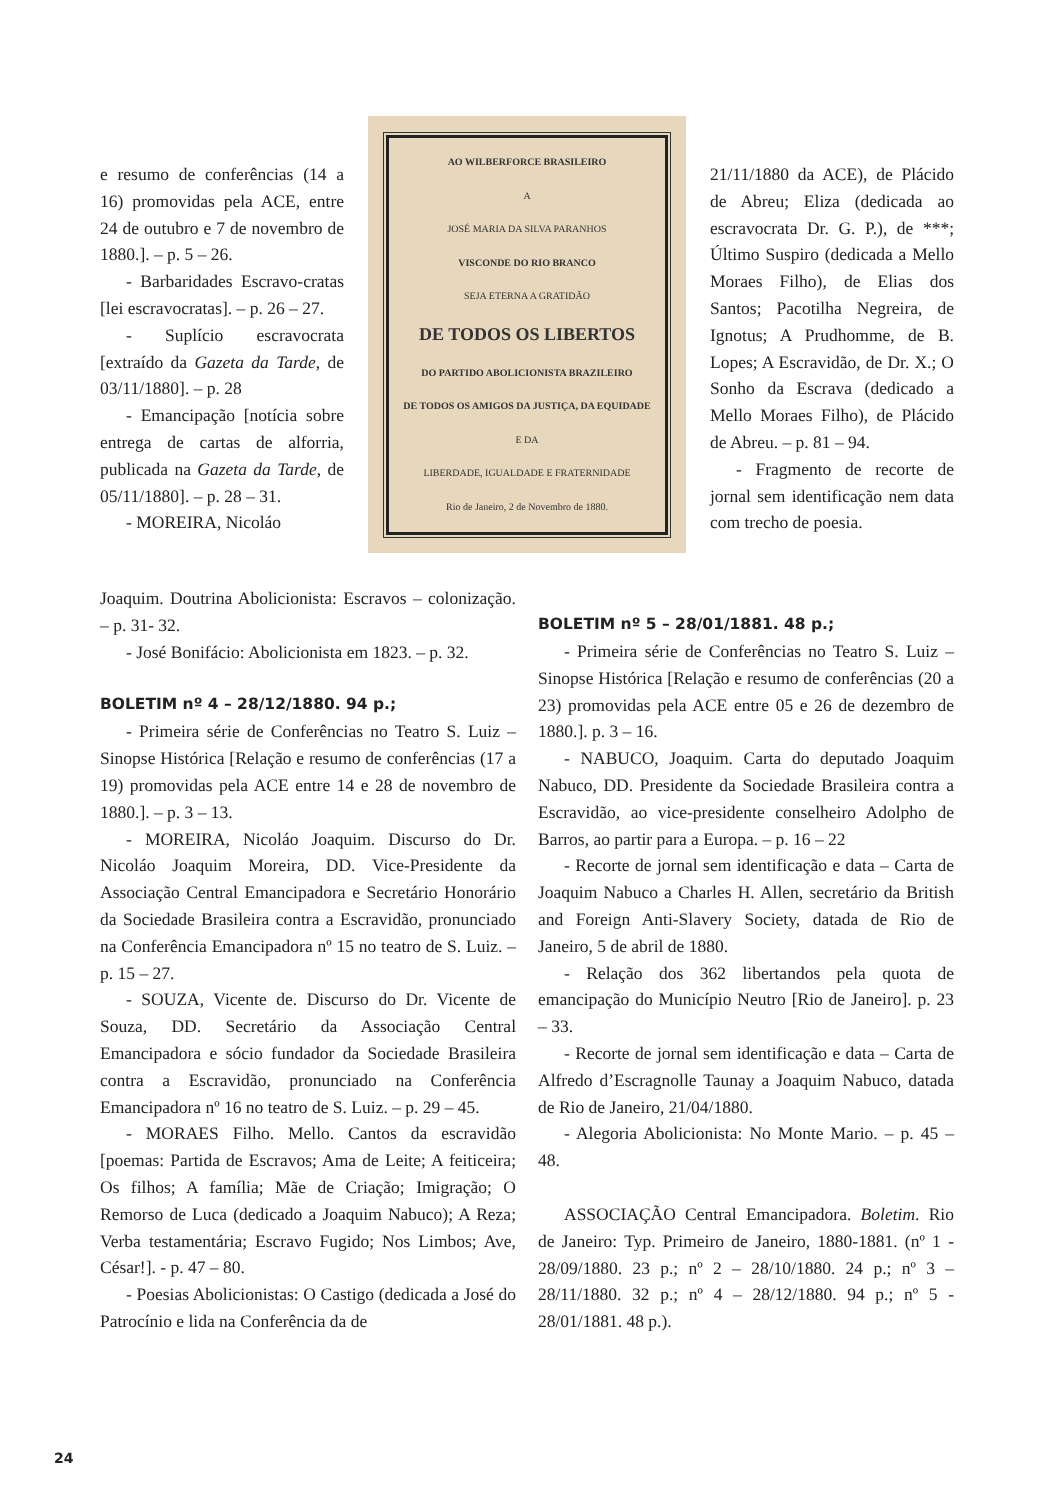e resumo de conferências (14 a 16) promovidas pela ACE, entre 24 de outubro e 7 de novembro de 1880.]. – p. 5 – 26.
- Barbaridades Escravo-cratas [lei escravocratas]. – p. 26 – 27.
- Suplício escravocrata [extraído da Gazeta da Tarde, de 03/11/1880]. – p. 28
- Emancipação [notícia sobre entrega de cartas de alforria, publicada na Gazeta da Tarde, de 05/11/1880]. – p. 28 – 31.
- MOREIRA, Nicoláo
AO WILBERFORCE BRASILEIRO
A
JOSÉ MARIA DA SILVA PARANHOS
VISCONDE DO RIO BRANCO
SEJA ETERNA A GRATIDÃO
DE TODOS OS LIBERTOS
DO PARTIDO ABOLICIONISTA BRAZILEIRO
DE TODOS OS AMIGOS DA JUSTIÇA, DA EQUIDADE
E DA
LIBERDADE, IGUALDADE E FRATERNIDADE
Rio de Janeiro, 2 de Novembro de 1880.
21/11/1880 da ACE), de Plácido de Abreu; Eliza (dedicada ao escravocrata Dr. G. P.), de ***; Último Suspiro (dedicada a Mello Moraes Filho), de Elias dos Santos; Pacotilha Negreira, de Ignotus; A Prudhomme, de B. Lopes; A Escravidão, de Dr. X.; O Sonho da Escrava (dedicado a Mello Moraes Filho), de Plácido de Abreu. – p. 81 – 94.
- Fragmento de recorte de jornal sem identificação nem data com trecho de poesia.
Joaquim. Doutrina Abolicionista: Escravos – colonização. – p. 31- 32.
- José Bonifácio: Abolicionista em 1823. – p. 32.
BOLETIM nº 4 – 28/12/1880. 94 p.;
- Primeira série de Conferências no Teatro S. Luiz – Sinopse Histórica [Relação e resumo de conferências (17 a 19) promovidas pela ACE entre 14 e 28 de novembro de 1880.]. – p. 3 – 13.
- MOREIRA, Nicoláo Joaquim. Discurso do Dr. Nicoláo Joaquim Moreira, DD. Vice-Presidente da Associação Central Emancipadora e Secretário Honorário da Sociedade Brasileira contra a Escravidão, pronunciado na Conferência Emancipadora nº 15 no teatro de S. Luiz. – p. 15 – 27.
- SOUZA, Vicente de. Discurso do Dr. Vicente de Souza, DD. Secretário da Associação Central Emancipadora e sócio fundador da Sociedade Brasileira contra a Escravidão, pronunciado na Conferência Emancipadora nº 16 no teatro de S. Luiz. – p. 29 – 45.
- MORAES Filho. Mello. Cantos da escravidão [poemas: Partida de Escravos; Ama de Leite; A feiticeira; Os filhos; A família; Mãe de Criação; Imigração; O Remorso de Luca (dedicado a Joaquim Nabuco); A Reza; Verba testamentária; Escravo Fugido; Nos Limbos; Ave, César!]. - p. 47 – 80.
- Poesias Abolicionistas: O Castigo (dedicada a José do Patrocínio e lida na Conferência da de
BOLETIM nº 5 – 28/01/1881. 48 p.;
- Primeira série de Conferências no Teatro S. Luiz – Sinopse Histórica [Relação e resumo de conferências (20 a 23) promovidas pela ACE entre 05 e 26 de dezembro de 1880.]. p. 3 – 16.
- NABUCO, Joaquim. Carta do deputado Joaquim Nabuco, DD. Presidente da Sociedade Brasileira contra a Escravidão, ao vice-presidente conselheiro Adolpho de Barros, ao partir para a Europa. – p. 16 – 22
- Recorte de jornal sem identificação e data – Carta de Joaquim Nabuco a Charles H. Allen, secretário da British and Foreign Anti-Slavery Society, datada de Rio de Janeiro, 5 de abril de 1880.
- Relação dos 362 libertandos pela quota de emancipação do Município Neutro [Rio de Janeiro]. p. 23 – 33.
- Recorte de jornal sem identificação e data – Carta de Alfredo d’Escragnolle Taunay a Joaquim Nabuco, datada de Rio de Janeiro, 21/04/1880.
- Alegoria Abolicionista: No Monte Mario. – p. 45 – 48.
ASSOCIAÇÃO Central Emancipadora. Boletim. Rio de Janeiro: Typ. Primeiro de Janeiro, 1880-1881. (nº 1 - 28/09/1880. 23 p.; nº 2 – 28/10/1880. 24 p.; nº 3 – 28/11/1880. 32 p.; nº 4 – 28/12/1880. 94 p.; nº 5 - 28/01/1881. 48 p.).
24